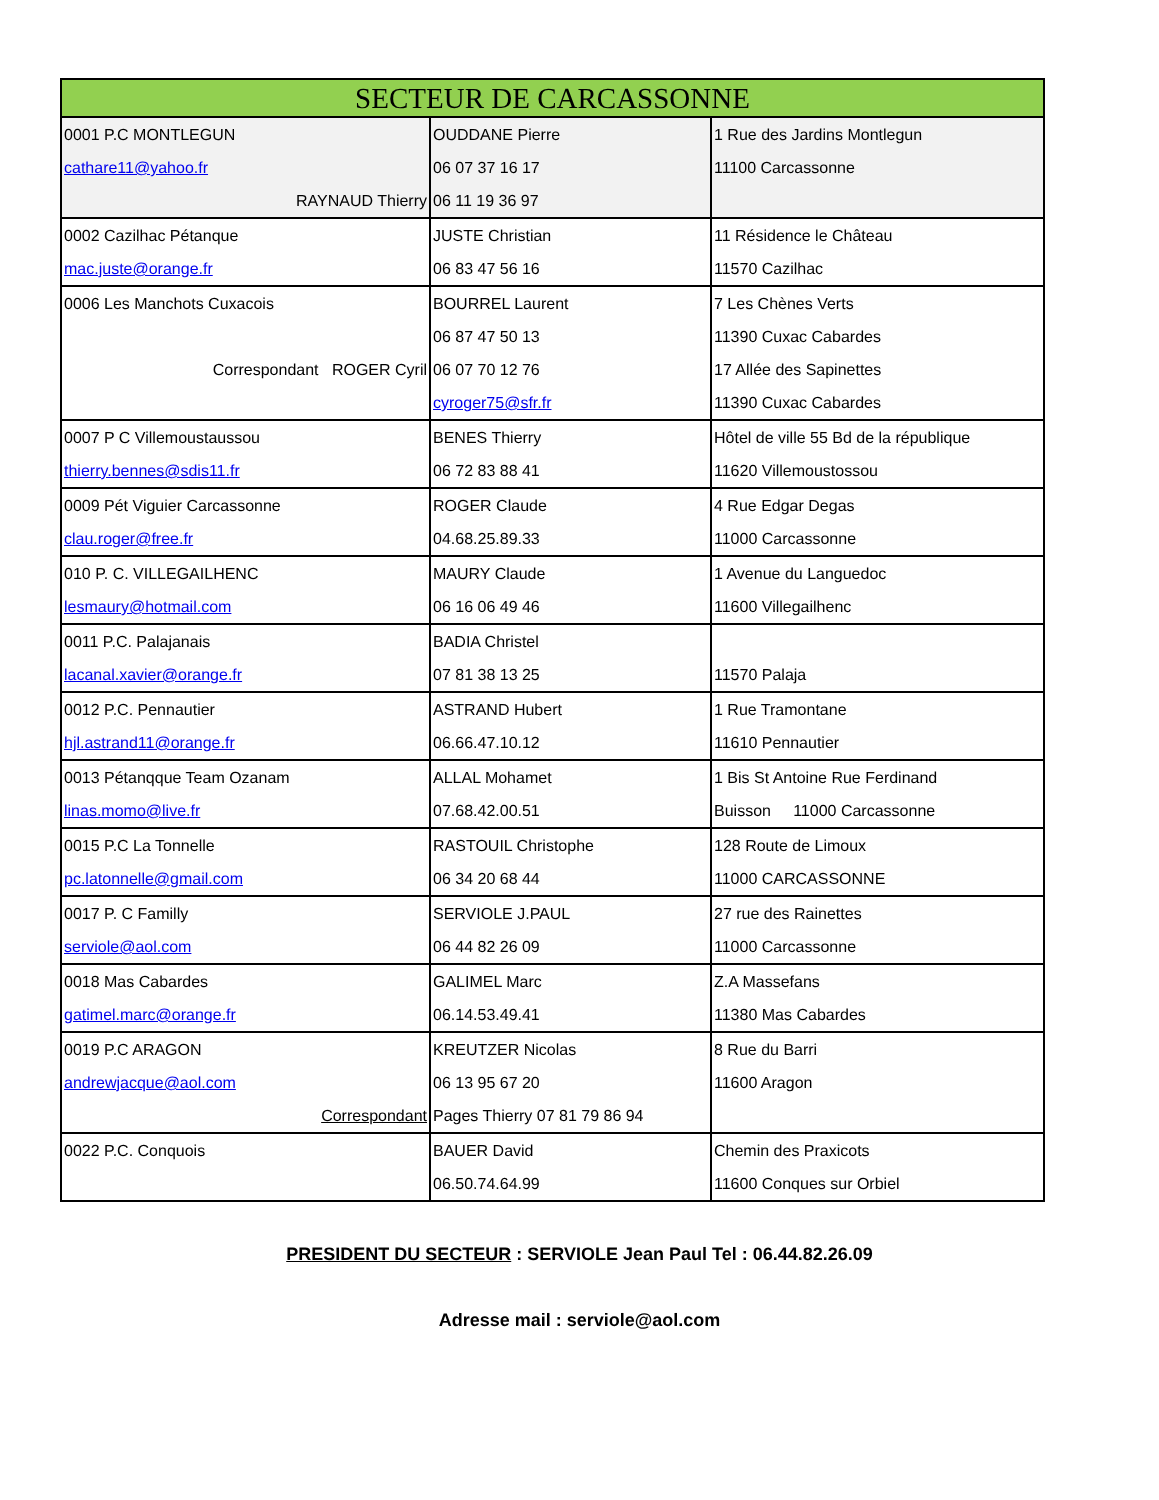| SECTEUR DE CARCASSONNE | | |
| --- | --- | --- |
| 0001 P.C MONTLEGUN cathare11@yahoo.fr RAYNAUD Thierry | OUDDANE Pierre 06 07 37 16 17 06 11 19 36 97 | 1 Rue des Jardins Montlegun 11100 Carcassonne |
| 0002 Cazilhac Pétanque mac.juste@orange.fr | JUSTE Christian 06 83 47 56 16 | 11 Résidence le Château 11570 Cazilhac |
| 0006 Les Manchots Cuxacois Correspondant ROGER Cyril | BOURREL Laurent 06 87 47 50 13 06 07 70 12 76 cyroger75@sfr.fr | 7 Les Chènes Verts 11390 Cuxac Cabardes 17 Allée des Sapinettes 11390 Cuxac Cabardes |
| 0007 P C Villemoustaussou thierry.bennes@sdis11.fr | BENES Thierry 06 72 83 88 41 | Hôtel de ville 55 Bd de la république 11620 Villemoustossou |
| 0009 Pét Viguier Carcassonne clau.roger@free.fr | ROGER Claude 04.68.25.89.33 | 4 Rue Edgar Degas 11000 Carcassonne |
| 010 P. C. VILLEGAILHENC lesmaury@hotmail.com | MAURY Claude 06 16 06 49 46 | 1 Avenue du Languedoc 11600 Villegailhenc |
| 0011 P.C. Palajanais lacanal.xavier@orange.fr | BADIA Christel 07 81 38 13 25 | 11570 Palaja |
| 0012 P.C. Pennautier hjl.astrand11@orange.fr | ASTRAND Hubert 06.66.47.10.12 | 1 Rue Tramontane 11610 Pennautier |
| 0013 Pétanqque Team Ozanam linas.momo@live.fr | ALLAL Mohamet 07.68.42.00.51 | 1 Bis St Antoine Rue Ferdinand Buisson 11000 Carcassonne |
| 0015 P.C La Tonnelle pc.latonnelle@gmail.com | RASTOUIL Christophe 06 34 20 68 44 | 128 Route de Limoux 11000 CARCASSONNE |
| 0017 P. C Familly serviole@aol.com | SERVIOLE J.PAUL 06 44 82 26 09 | 27 rue des Rainettes 11000 Carcassonne |
| 0018 Mas Cabardes gatimel.marc@orange.fr | GALIMEL Marc 06.14.53.49.41 | Z.A Massefans 11380 Mas Cabardes |
| 0019 P.C ARAGON andrewjacque@aol.com Correspondant | KREUTZER Nicolas 06 13 95 67 20 Pages Thierry 07 81 79 86 94 | 8 Rue du Barri 11600 Aragon |
| 0022 P.C. Conquois | BAUER David 06.50.74.64.99 | Chemin des Praxicots 11600 Conques sur Orbiel |
PRESIDENT DU SECTEUR : SERVIOLE Jean Paul Tel : 06.44.82.26.09
Adresse mail : serviole@aol.com